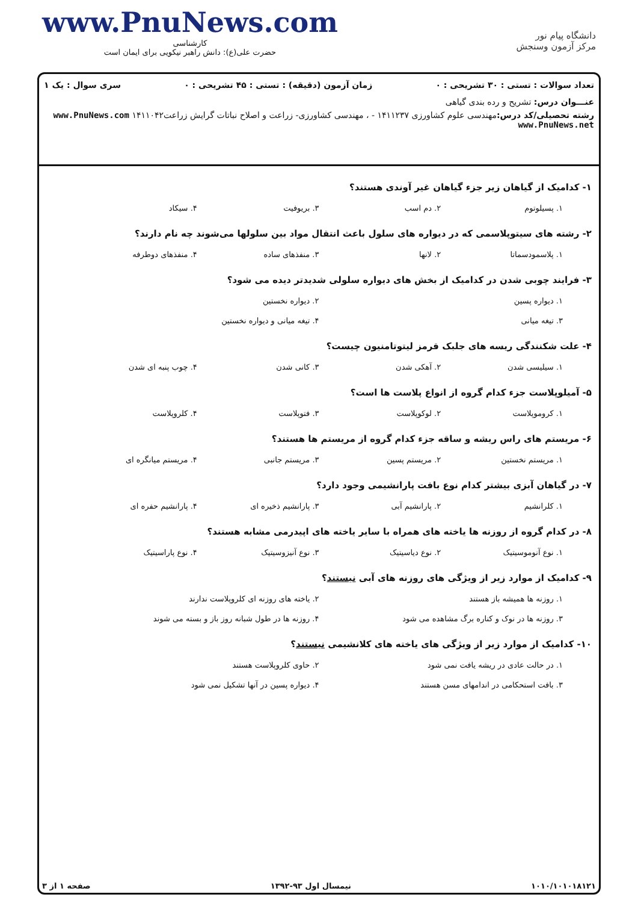www.PnuNews.com
کارشناسی
حضرت علی(ع): دانش راهبر نیکویی برای ایمان است
دانشگاه پیام نور
مرکز آزمون وسنجش
تعداد سوالات : تستی : ۳۰ تشریحی : ۰ زمان آزمون (دقیقه) : تستی : ۴۵ تشریحی : ۰ سری سوال : یک ۱
عنـــوان درس: تشریح و رده بندی گیاهی
رشته تحصیلی/کد درس: مهندسی علوم کشاورزی ۱۴۱۱۲۳۷ - ، مهندسی کشاورزی- زراعت و اصلاح نباتات گرایش زراعت۱۴۱۱۰۴۲ www.PnuNews.com www.PnuNews.net
۱- کدامیک از گیاهان زیر جزء گیاهان غیر آوندی هستند؟
۱. پسیلوتوم ۲. دم اسب ۳. بریوفیت ۴. سیکاد
۲- رشته های سیتوپلاسمی که در دیواره های سلول باعث انتقال مواد بین سلولها می‌شوند چه نام دارند؟
۱. پلاسمودسماتا ۲. لانها ۳. منفذهای ساده ۴. منفذهای دوطرفه
۳- فرایند چوبی شدن در کدامیک از بخش های دیواره سلولی شدیدتر دیده می شود؟
۱. دیواره پسین ۲. دیواره نخستین
۳. تیغه میانی ۴. تیغه میانی و دیواره نخستین
۴- علت شکنندگی ریسه های جلبک قرمز لیتوتامنیون چیست؟
۱. سیلیسی شدن ۲. آهکی شدن ۳. کانی شدن ۴. چوب پنبه ای شدن
۵- آمیلوپلاست جزء کدام گروه از انواع پلاست ها است؟
۱. کروموپلاست ۲. لوکوپلاست ۳. فتوپلاست ۴. کلروپلاست
۶- مریستم های راس ریشه و ساقه جزء کدام گروه از مریستم ها هستند؟
۱. مریستم نخستین ۲. مریستم پسین ۳. مریستم جانبی ۴. مریستم میانگره ای
۷- در گیاهان آبزی بیشتر کدام نوع بافت پارانشیمی وجود دارد؟
۱. کلرانشیم ۲. پارانشیم آبی ۳. پارانشیم ذخیره ای ۴. پارانشیم حفره ای
۸- در کدام گروه از روزنه ها یاخته های همراه با سایر یاخته های اپیدرمی مشابه هستند؟
۱. نوع آنوموسیتیک ۲. نوع دیاسیتیک ۳. نوع آنیزوسیتیک ۴. نوع پاراسیتیک
۹- کدامیک از موارد زیر از ویژگی های روزنه های آبی نیستند؟
۱. روزنه ها همیشه باز هستند ۲. یاخته های روزنه ای کلروپلاست ندارند
۳. روزنه ها در نوک و کناره برگ مشاهده می شود ۴. روزنه ها در طول شبانه روز باز و بسته می شوند
۱۰- کدامیک از موارد زیر از ویژگی های یاخته های کلانشیمی نیستند؟
۱. در حالت عادی در ریشه یافت نمی شود ۲. حاوی کلروپلاست هستند
۳. بافت استحکامی در اندامهای مسن هستند ۴. دیواره پسین در آنها تشکیل نمی شود
۱۰۱۰/۱۰۱۰۱۸۱۲۱ نیمسال اول ۹۳-۱۳۹۲ صفحه ۱ از ۳